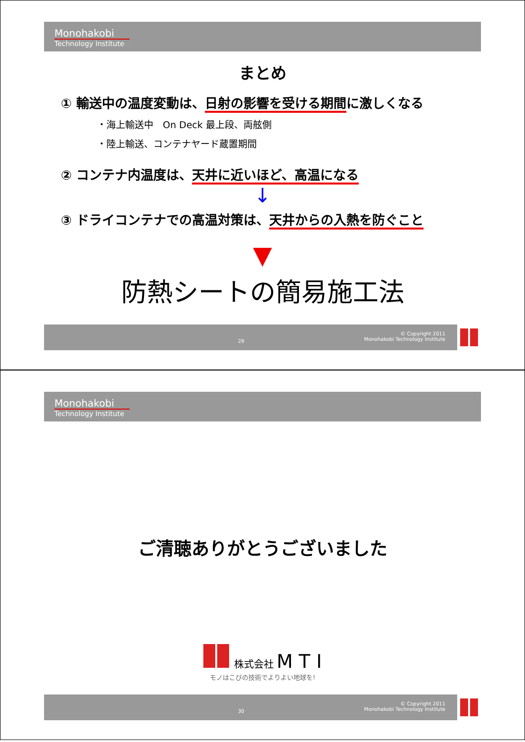Monohakobi
Technology Institute
まとめ
① 輸送中の温度変動は、日射の影響を受ける期間に激しくなる
・海上輸送中　On Deck 最上段、両舷側
・陸上輸送、コンテナヤード蔵置期間
② コンテナ内温度は、天井に近いほど、高温になる
↓
③ ドライコンテナでの高温対策は、天井からの入熱を防ぐこと
▼
防熱シートの簡易施工法
29
© Copyright 2011
Monohakobi Technology Institute
Monohakobi
Technology Institute
ご清聴ありがとうございました
株式会社 M T I
モノはこびの技術でよりよい地球を!
30
© Copyright 2011
Monohakobi Technology Institute